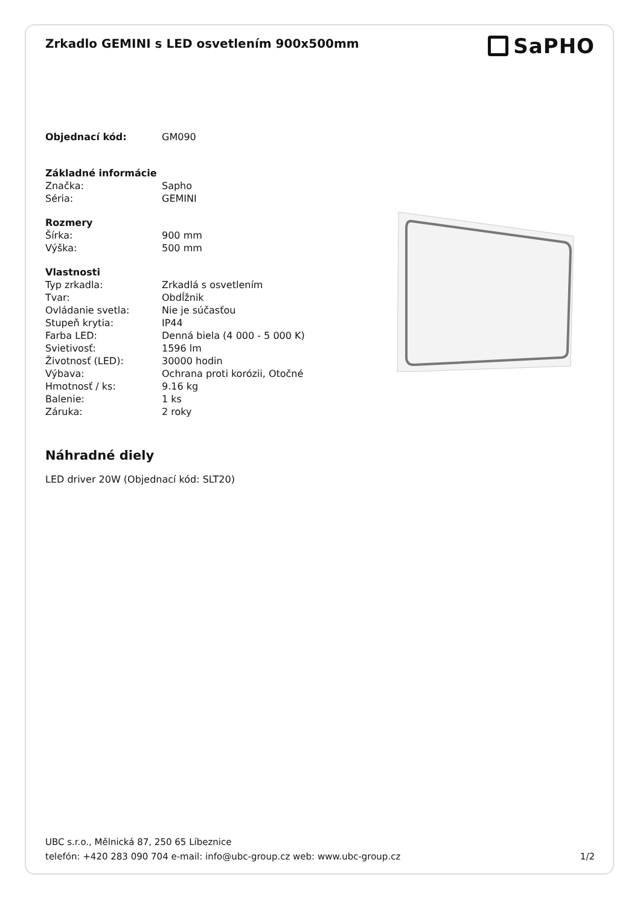Zrkadlo GEMINI s LED osvetlením 900x500mm
SaPHO
| Objednací kód: | GM090 |
| Základné informácie | |
| Značka: | Sapho |
| Séria: | GEMINI |
| Rozmery | |
| Šírka: | 900 mm |
| Výška: | 500 mm |
| Vlastnosti | |
| Typ zrkadla: | Zrkadlá s osvetlením |
| Tvar: | Obdĺžnik |
| Ovládanie svetla: | Nie je súčasťou |
| Stupeň krytia: | IP44 |
| Farba LED: | Denná biela (4 000 - 5 000 K) |
| Svietivosť: | 1596 lm |
| Životnosť (LED): | 30000 hodin |
| Výbava: | Ochrana proti korózii, Otočné |
| Hmotnosť / ks: | 9.16 kg |
| Balenie: | 1 ks |
| Záruka: | 2 roky |
Náhradné diely
LED driver 20W (Objednací kód: SLT20)
UBC s.r.o., Mělnická 87, 250 65 Líbeznice
telefón: +420 283 090 704 e-mail: info@ubc-group.cz web: www.ubc-group.cz 1/2